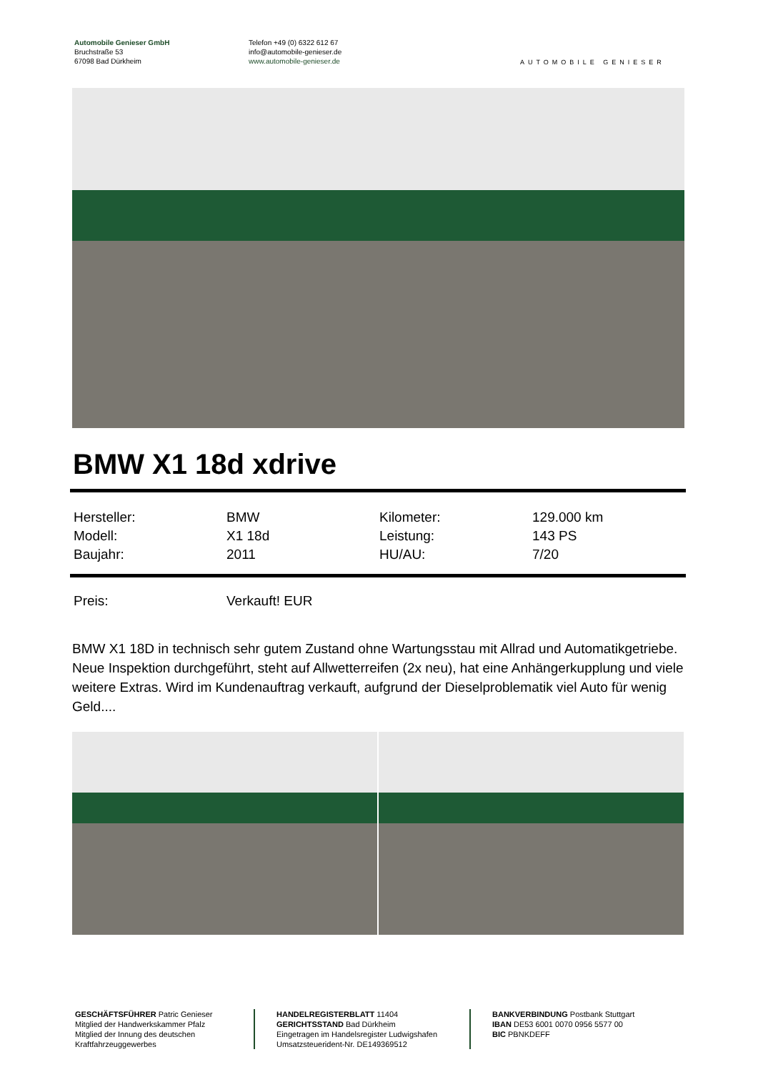Automobile Genieser GmbH
Bruchstraße 53
67098 Bad Dürkheim
Telefon +49 (0) 6322 612 67
info@automobile-genieser.de
www.automobile-genieser.de
AUTOMOBILE GENIESER
BMW X1 18d xdrive
| Hersteller: | BMW | Kilometer: | 129.000 km |
| Modell: | X1 18d | Leistung: | 143 PS |
| Baujahr: | 2011 | HU/AU: | 7/20 |
| Preis: | Verkauft! EUR | | |
BMW X1 18D in technisch sehr gutem Zustand ohne Wartungsstau mit Allrad und Automatikgetriebe. Neue Inspektion durchgeführt, steht auf Allwetterreifen (2x neu), hat eine Anhängerkupplung und viele weitere Extras. Wird im Kundenauftrag verkauft, aufgrund der Dieselproblematik viel Auto für wenig Geld....
GESCHÄFTSFÜHRER Patric Genieser
Mitglied der Handwerkskammer Pfalz
Mitglied der Innung des deutschen
Kraftfahrzeuggewerbes
HANDELREGISTERBLATT 11404
GERICHTSSTAND Bad Dürkheim
Eingetragen im Handelsregister Ludwigshafen
Umsatzsteuerident-Nr. DE149369512
BANKVERBINDUNG Postbank Stuttgart
IBAN DE53 6001 0070 0956 5577 00
BIC PBNKDEFF